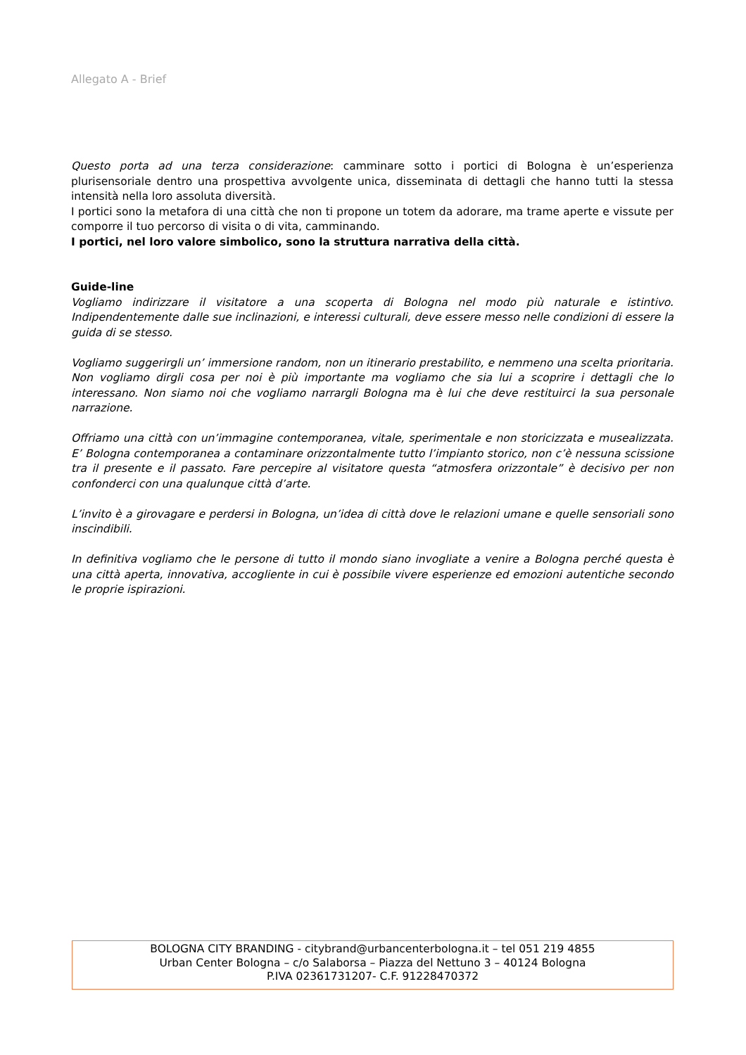Allegato A - Brief
Questo porta ad una terza considerazione: camminare sotto i portici di Bologna è un’esperienza plurisensoriale dentro una prospettiva avvolgente unica, disseminata di dettagli che hanno tutti la stessa intensità nella loro assoluta diversità.
I portici sono la metafora di una città che non ti propone un totem da adorare, ma trame aperte e vissute per comporre il tuo percorso di visita o di vita, camminando.
I portici, nel loro valore simbolico, sono la struttura narrativa della città.
Guide-line
Vogliamo indirizzare il visitatore a una scoperta di Bologna nel modo più naturale e istintivo. Indipendentemente dalle sue inclinazioni, e interessi culturali, deve essere messo nelle condizioni di essere la guida di se stesso.
Vogliamo suggerirgli un’ immersione random, non un itinerario prestabilito, e nemmeno una scelta prioritaria. Non vogliamo dirgli cosa per noi è più importante ma vogliamo che sia lui a scoprire i dettagli che lo interessano. Non siamo noi che vogliamo narrargli Bologna ma è lui che deve restituirci la sua personale narrazione.
Offriamo una città con un’immagine contemporanea, vitale, sperimentale e non storicizzata e musealizzata. E’ Bologna contemporanea a contaminare orizzontalmente tutto l’impianto storico, non c’è nessuna scissione tra il presente e il passato. Fare percepire al visitatore questa “atmosfera orizzontale” è decisivo per non confonderci con una qualunque città d’arte.
L’invito è a girovagare e perdersi in Bologna, un’idea di città dove le relazioni umane e quelle sensoriali sono inscindibili.
In definitiva vogliamo che le persone di tutto il mondo siano invogliate a venire a Bologna perché questa è una città aperta, innovativa, accogliente in cui è possibile vivere esperienze ed emozioni autentiche secondo le proprie ispirazioni.
BOLOGNA CITY BRANDING - citybrand@urbancenterbologna.it – tel 051 219 4855
Urban Center Bologna – c/o Salaborsa – Piazza del Nettuno 3 – 40124 Bologna
P.IVA 02361731207- C.F. 91228470372